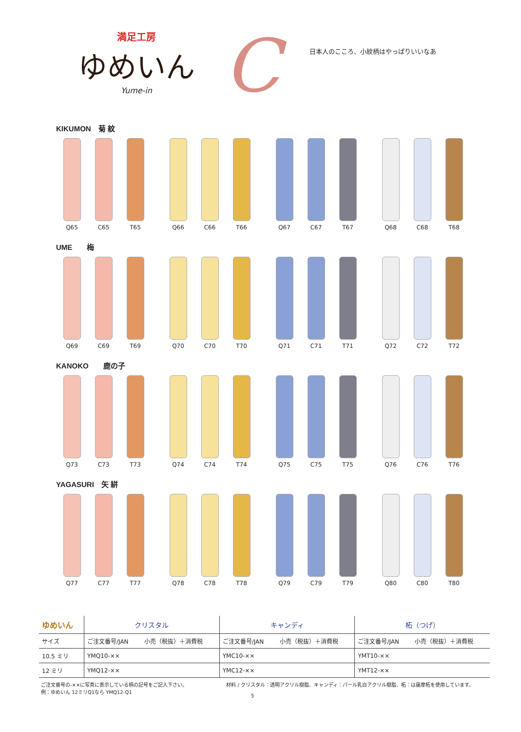満足工房
ゆめいん
Yume-in
C
日本人のこころ、小紋柄はやっぱりいいなあ
KIKUMON　菊 紋
Q65 C65 T65 Q66 C66 T66 Q67 C67 T67 Q68 C68 T68
UME　　梅
Q69 C69 T69 Q70 C70 T70 Q71 C71 T71 Q72 C72 T72
KANOKO　　鹿の子
Q73 C73 T73 Q74 C74 T74 Q75 C75 T75 Q76 C76 T76
YAGASURI　矢 絣
Q77 C77 T77 Q78 C78 T78 Q79 C79 T79 Q80 C80 T80
| ゆめいん | クリスタル | | キャンディ | | 柘（つげ） | |
| --- | --- | --- | --- | --- | --- | --- |
| サイズ | ご注文番号/JAN | 小売（税抜）＋消費税 | ご注文番号/JAN | 小売（税抜）＋消費税 | ご注文番号/JAN | 小売（税抜）＋消費税 |
| 10.5 ミリ | YMQ10-×× | | YMC10-×× | | YMT10-×× | |
| 12 ミリ | YMQ12-×× | | YMC12-×× | | YMT12-×× | |
ご注文番号の-××に写真に表示している柄の記号をご記入下さい。
例：ゆめいん 12ミリQ1なら YMQ12-Q1
材料 / クリスタル：透明アクリル樹脂、キャンディ：パール乳白アクリル樹脂、柘：は薩摩柘を使用しています。
5